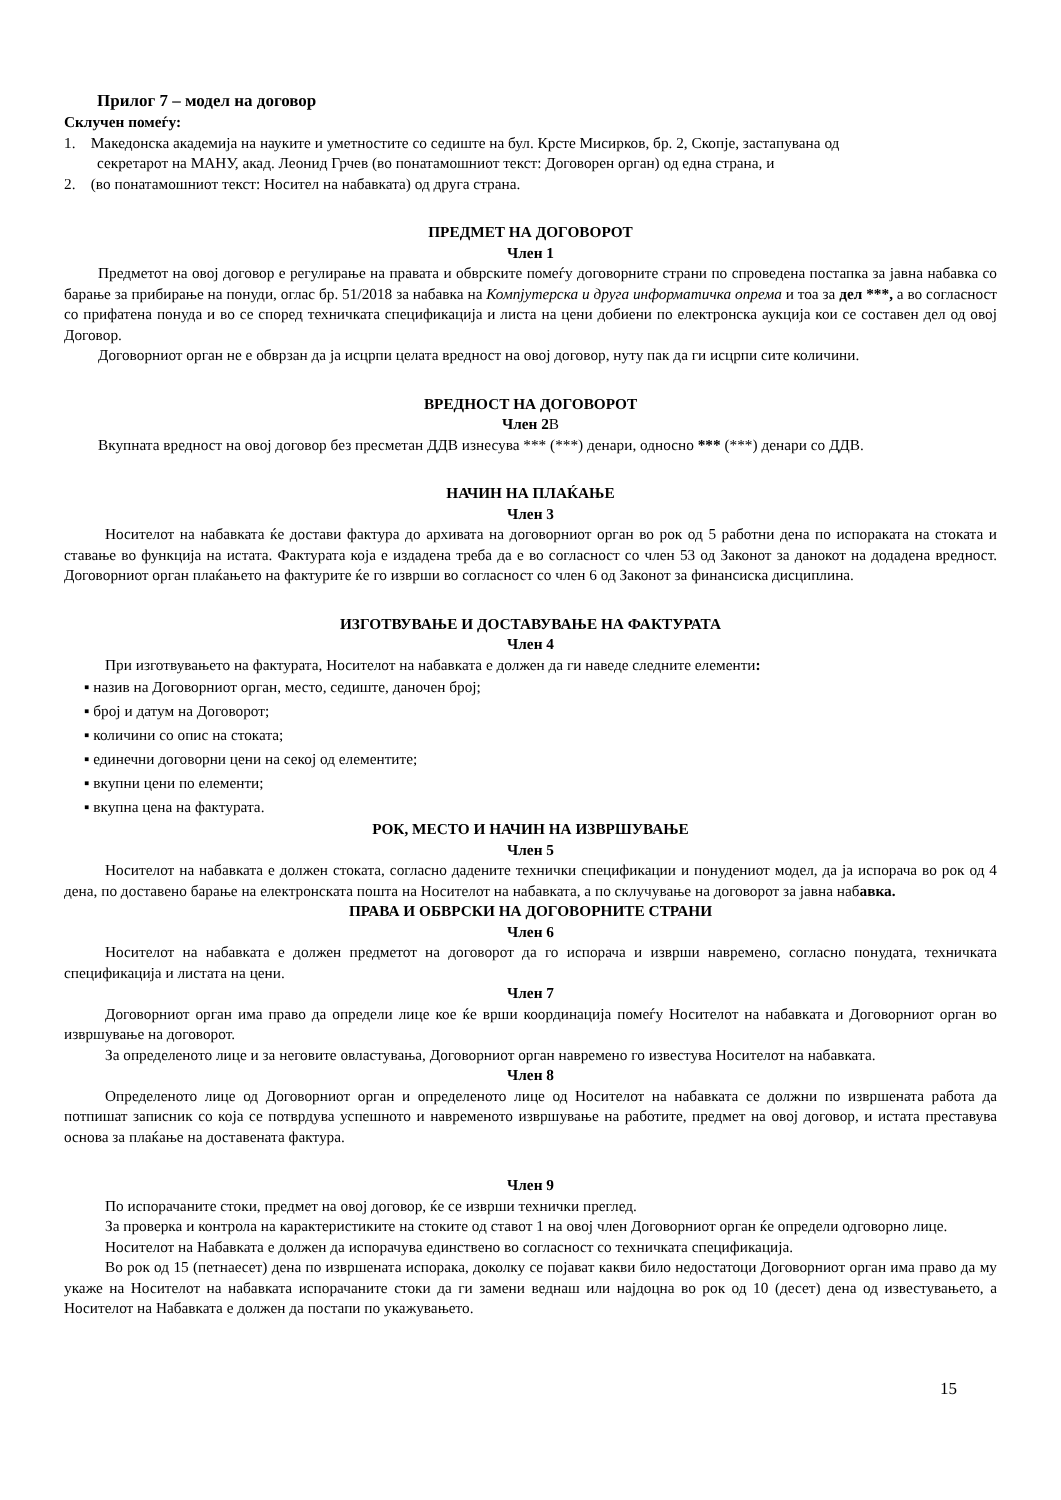Прилог 7 – модел на договор
Склучен помеѓу:
1. Македонска академија на науките и уметностите со седиште на бул. Крсте Мисирков, бр. 2, Скопје, застапувана од
секретарот на МАНУ, акад. Леонид Грчев (во понатамошниот текст: Договорен орган) од една страна, и
2. (во понатамошниот текст: Носител на набавката) од друга страна.
ПРЕДМЕТ НА ДОГОВОРОТ
Член 1
Предметот на овој договор е регулирање на правата и обврските помеѓу договорните страни по спроведена постапка за јавна набавка со барање за прибирање на понуди, оглас бр. 51/2018 за набавка на Компјутерска и друга информатичка опрема и тоа за дел ***, а во согласност со прифатена понуда и во се според техничката спецификација и листа на цени добиени по електронска аукција кои се составен дел од овој Договор.
Договорниот орган не е обврзан да ја исцрпи целата вредност на овој договор, нуту пак да ги исцрпи сите количини.
ВРЕДНОСТ НА ДОГОВОРОТ
Член 2В
Вкупната вредност на овој договор без пресметан ДДВ изнесува *** (***) денари, односно *** (***) денари со ДДВ.
НАЧИН НА ПЛАЌАЊЕ
Член 3
Носителот на набавката ќе достави фактура до архивата на договорниот орган во рок од 5 работни дена по испораката на стоката и ставање во функција на истата. Фактурата која е издадена треба да е во согласност со член 53 од Законот за данокот на додадена вредност. Договорниот орган плаќањето на фактурите ќе го изврши во согласност со член 6 од Законот за финансиска дисциплина.
ИЗГОТВУВАЊЕ И ДОСТАВУВАЊЕ НА ФАКТУРАТА
Член 4
При изготвувањето на фактурата, Носителот на набавката е должен да ги наведе следните елементи:
▪ назив на Договорниот орган, место, седиште, даночен број;
▪ број и датум на Договорот;
▪ количини со опис на стоката;
▪ единечни договорни цени на секој од елементите;
▪ вкупни цени по елементи;
▪ вкупна цена на фактурата.
РОК, МЕСТО И НАЧИН НА ИЗВРШУВАЊЕ
Член 5
Носителот на набавката е должен стоката, согласно дадените технички спецификации и понудениот модел, да ја испорача во рок од 4 дена, по доставено барање на електронската пошта на Носителот на набавката, а по склучување на договорот за јавна набавка.
ПРАВА И ОБВРСКИ НА ДОГОВОРНИТЕ СТРАНИ
Член 6
Носителот на набавката е должен предметот на договорот да го испорача и изврши навремено, согласно понудата, техничката спецификација и листата на цени.
Член 7
Договорниот орган има право да определи лице кое ќе врши координација помеѓу Носителот на набавката и Договорниот орган во извршување на договорот.
За определеното лице и за неговите овластувања, Договорниот орган навремено го известува Носителот на набавката.
Член 8
Определеното лице од Договорниот орган и определеното лице од Носителот на набавката се должни по извршената работа да потпишат записник со која се потврдува успешното и навременото извршување на работите, предмет на овој договор, и истата преставува основа за плаќање на доставената фактура.
Член 9
По испорачаните стоки, предмет на овој договор, ќе се изврши технички преглед.
За проверка и контрола на карактеристиките на стоките од ставот 1 на овој член Договорниот орган ќе определи одговорно лице.
Носителот на Набавката е должен да испорачува единствено во согласност со техничката спецификација.
Во рок од 15 (петнаесет) дена по извршената испорака, доколку се појават какви било недостатоци Договорниот орган има право да му укаже на Носителот на набавката испорачаните стоки да ги замени веднаш или најдоцна во рок од 10 (десет) дена од известувањето, а Носителот на Набавката е должен да постапи по укажувањето.
15